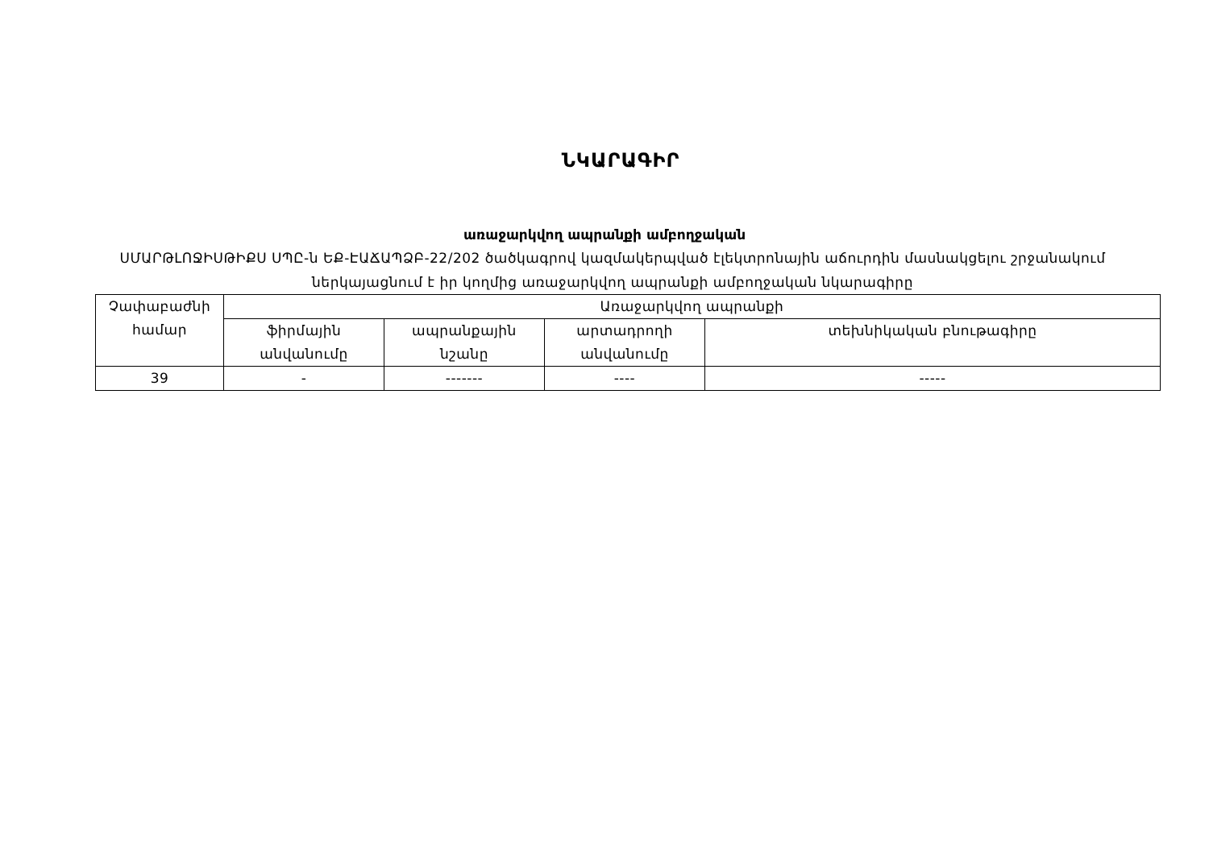ՆԿԱՐԱԳԻՐ
առաջարկվող ապրանքի ամբողջական
ՍՄԱՐԹԼՈՋԻՍԹԻՔՍ ՍՊԸ-ն ԵՔ-ԷԱՃԱՊՁԲ-22/202 ծածկագրով կազմակերպված էլեկտրոնային աճուրդին մասնակցելու շրջանակում ներկայացնում է իր կողմից առաջարկվող ապրանքի ամբողջական նկարագիրը
| Չափաբաժնի համար | Առաջարկվող ապրանքի | | | |
| | ֆիրմային անվանումը | ապրանքային նշանը | արտադրողի անվանումը | տեխնիկական բնութագիրը |
| 39 | - | ------- | ---- | ----- |